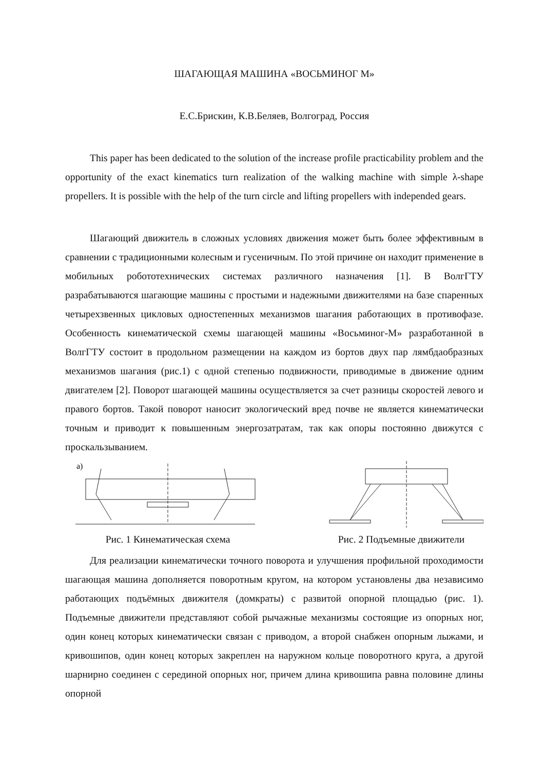ШАГАЮЩАЯ МАШИНА «ВОСЬМИНОГ М»
Е.С.Брискин, К.В.Беляев, Волгоград, Россия
This paper has been dedicated to the solution of the increase profile practicability problem and the opportunity of the exact kinematics turn realization of the walking machine with simple λ-shape propellers. It is possible with the help of the turn circle and lifting propellers with independed gears.
Шагающий движитель в сложных условиях движения может быть более эффективным в сравнении с традиционными колесным и гусеничным. По этой причине он находит применение в мобильных робототехнических системах различного назначения [1]. В ВолгГТУ разрабатываются шагающие машины с простыми и надежными движителями на базе спаренных четырехзвенных цикловых одностепенных механизмов шагания работающих в противофазе. Особенность кинематической схемы шагающей машины «Восьминог-М» разработанной в ВолгГТУ состоит в продольном размещении на каждом из бортов двух пар лямбдаобразных механизмов шагания (рис.1) с одной степенью подвижности, приводимые в движение одним двигателем [2]. Поворот шагающей машины осуществляется за счет разницы скоростей левого и правого бортов. Такой поворот наносит экологический вред почве не является кинематически точным и приводит к повышенным энергозатратам, так как опоры постоянно движутся с проскальзыванием.
а)
Рис. 1 Кинематическая схема
Рис. 2 Подъемные движители
Для реализации кинематически точного поворота и улучшения профильной проходимости шагающая машина дополняется поворотным кругом, на котором установлены два независимо работающих подъёмных движителя (домкраты) с развитой опорной площадью (рис. 1). Подъемные движители представляют собой рычажные механизмы состоящие из опорных ног, один конец которых кинематически связан с приводом, а второй снабжен опорным лыжами, и кривошипов, один конец которых закреплен на наружном кольце поворотного круга, а другой шарнирно соединен с серединой опорных ног, причем длина кривошипа равна половине длины опорной